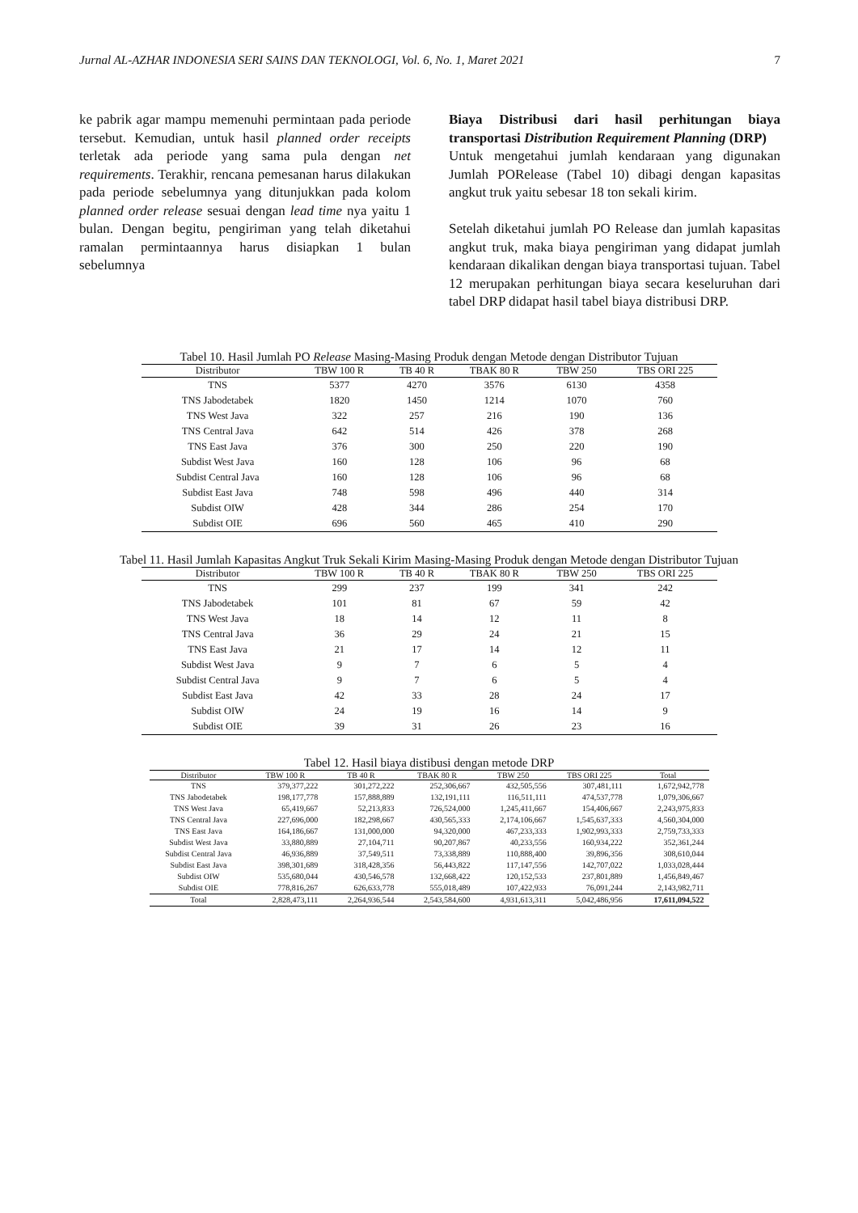Jurnal AL-AZHAR INDONESIA SERI SAINS DAN TEKNOLOGI, Vol. 6, No. 1, Maret 2021 7
ke pabrik agar mampu memenuhi permintaan pada periode tersebut. Kemudian, untuk hasil planned order receipts terletak ada periode yang sama pula dengan net requirements. Terakhir, rencana pemesanan harus dilakukan pada periode sebelumnya yang ditunjukkan pada kolom planned order release sesuai dengan lead time nya yaitu 1 bulan. Dengan begitu, pengiriman yang telah diketahui ramalan permintaannya harus disiapkan 1 bulan sebelumnya
Biaya Distribusi dari hasil perhitungan biaya transportasi Distribution Requirement Planning (DRP)
Untuk mengetahui jumlah kendaraan yang digunakan Jumlah PORelease (Tabel 10) dibagi dengan kapasitas angkut truk yaitu sebesar 18 ton sekali kirim.
Setelah diketahui jumlah PO Release dan jumlah kapasitas angkut truk, maka biaya pengiriman yang didapat jumlah kendaraan dikalikan dengan biaya transportasi tujuan. Tabel 12 merupakan perhitungan biaya secara keseluruhan dari tabel DRP didapat hasil tabel biaya distribusi DRP.
Tabel 10. Hasil Jumlah PO Release Masing-Masing Produk dengan Metode dengan Distributor Tujuan
| Distributor | TBW 100 R | TB 40 R | TBAK 80 R | TBW 250 | TBS ORI 225 |
| --- | --- | --- | --- | --- | --- |
| TNS | 5377 | 4270 | 3576 | 6130 | 4358 |
| TNS Jabodetabek | 1820 | 1450 | 1214 | 1070 | 760 |
| TNS West Java | 322 | 257 | 216 | 190 | 136 |
| TNS Central Java | 642 | 514 | 426 | 378 | 268 |
| TNS East Java | 376 | 300 | 250 | 220 | 190 |
| Subdist West Java | 160 | 128 | 106 | 96 | 68 |
| Subdist Central Java | 160 | 128 | 106 | 96 | 68 |
| Subdist East Java | 748 | 598 | 496 | 440 | 314 |
| Subdist OIW | 428 | 344 | 286 | 254 | 170 |
| Subdist OIE | 696 | 560 | 465 | 410 | 290 |
Tabel 11. Hasil Jumlah Kapasitas Angkut Truk Sekali Kirim Masing-Masing Produk dengan Metode dengan Distributor Tujuan
| Distributor | TBW 100 R | TB 40 R | TBAK 80 R | TBW 250 | TBS ORI 225 |
| --- | --- | --- | --- | --- | --- |
| TNS | 299 | 237 | 199 | 341 | 242 |
| TNS Jabodetabek | 101 | 81 | 67 | 59 | 42 |
| TNS West Java | 18 | 14 | 12 | 11 | 8 |
| TNS Central Java | 36 | 29 | 24 | 21 | 15 |
| TNS East Java | 21 | 17 | 14 | 12 | 11 |
| Subdist West Java | 9 | 7 | 6 | 5 | 4 |
| Subdist Central Java | 9 | 7 | 6 | 5 | 4 |
| Subdist East Java | 42 | 33 | 28 | 24 | 17 |
| Subdist OIW | 24 | 19 | 16 | 14 | 9 |
| Subdist OIE | 39 | 31 | 26 | 23 | 16 |
Tabel 12. Hasil biaya distibusi dengan metode DRP
| Distributor | TBW 100 R | TB 40 R | TBAK 80 R | TBW 250 | TBS ORI 225 | Total |
| --- | --- | --- | --- | --- | --- | --- |
| TNS | 379,377,222 | 301,272,222 | 252,306,667 | 432,505,556 | 307,481,111 | 1,672,942,778 |
| TNS Jabodetabek | 198,177,778 | 157,888,889 | 132,191,111 | 116,511,111 | 474,537,778 | 1,079,306,667 |
| TNS West Java | 65,419,667 | 52,213,833 | 726,524,000 | 1,245,411,667 | 154,406,667 | 2,243,975,833 |
| TNS Central Java | 227,696,000 | 182,298,667 | 430,565,333 | 2,174,106,667 | 1,545,637,333 | 4,560,304,000 |
| TNS East Java | 164,186,667 | 131,000,000 | 94,320,000 | 467,233,333 | 1,902,993,333 | 2,759,733,333 |
| Subdist West Java | 33,880,889 | 27,104,711 | 90,207,867 | 40,233,556 | 160,934,222 | 352,361,244 |
| Subdist Central Java | 46,936,889 | 37,549,511 | 73,338,889 | 110,888,400 | 39,896,356 | 308,610,044 |
| Subdist East Java | 398,301,689 | 318,428,356 | 56,443,822 | 117,147,556 | 142,707,022 | 1,033,028,444 |
| Subdist OIW | 535,680,044 | 430,546,578 | 132,668,422 | 120,152,533 | 237,801,889 | 1,456,849,467 |
| Subdist OIE | 778,816,267 | 626,633,778 | 555,018,489 | 107,422,933 | 76,091,244 | 2,143,982,711 |
| Total | 2,828,473,111 | 2,264,936,544 | 2,543,584,600 | 4,931,613,311 | 5,042,486,956 | 17,611,094,522 |